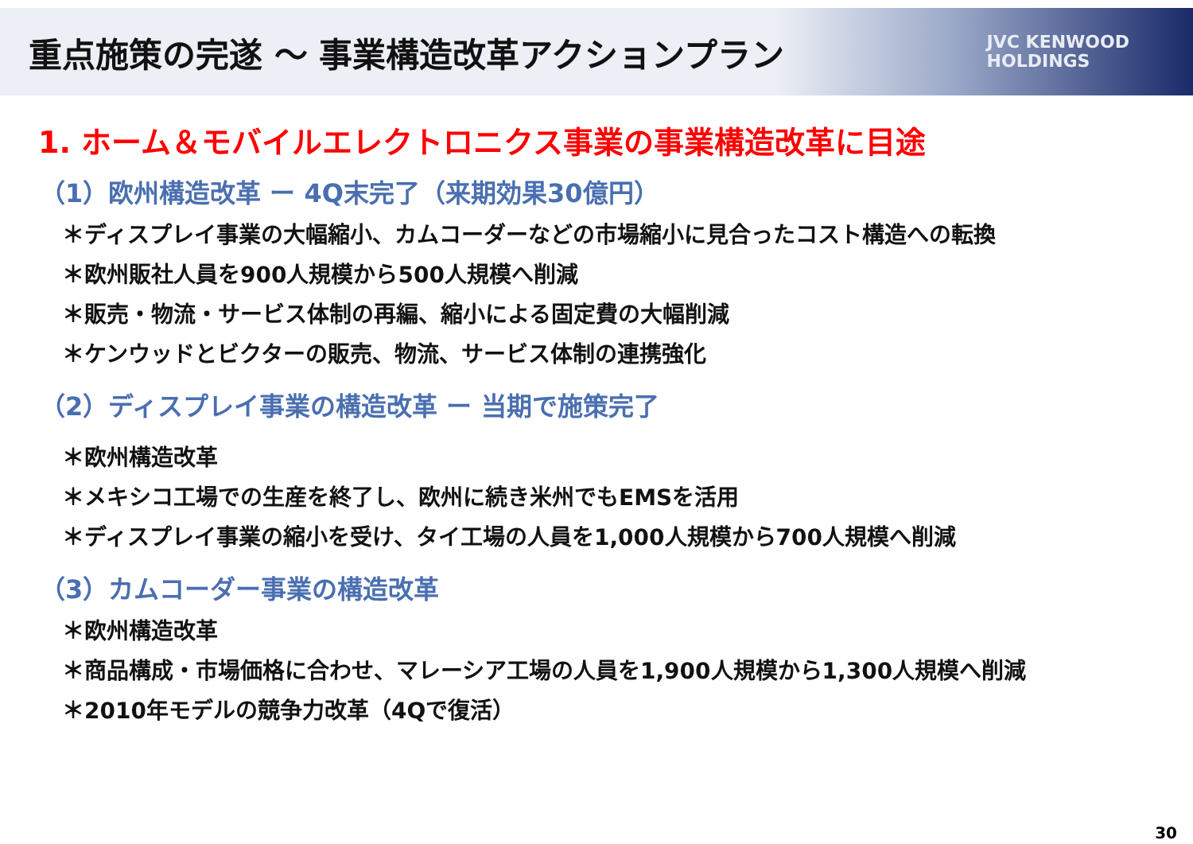重点施策の完遂 ～ 事業構造改革アクションプラン
JVC KENWOOD
HOLDINGS
1. ホーム＆モバイルエレクトロニクス事業の事業構造改革に目途
（1）欧州構造改革 ー 4Q末完了（来期効果30億円）
＊ディスプレイ事業の大幅縮小、カムコーダーなどの市場縮小に見合ったコスト構造への転換
＊欧州販社人員を900人規模から500人規模へ削減
＊販売・物流・サービス体制の再編、縮小による固定費の大幅削減
＊ケンウッドとビクターの販売、物流、サービス体制の連携強化
（2）ディスプレイ事業の構造改革 ー 当期で施策完了
＊欧州構造改革
＊メキシコ工場での生産を終了し、欧州に続き米州でもEMSを活用
＊ディスプレイ事業の縮小を受け、タイ工場の人員を1,000人規模から700人規模へ削減
（3）カムコーダー事業の構造改革
＊欧州構造改革
＊商品構成・市場価格に合わせ、マレーシア工場の人員を1,900人規模から1,300人規模へ削減
＊2010年モデルの競争力改革（4Qで復活）
30